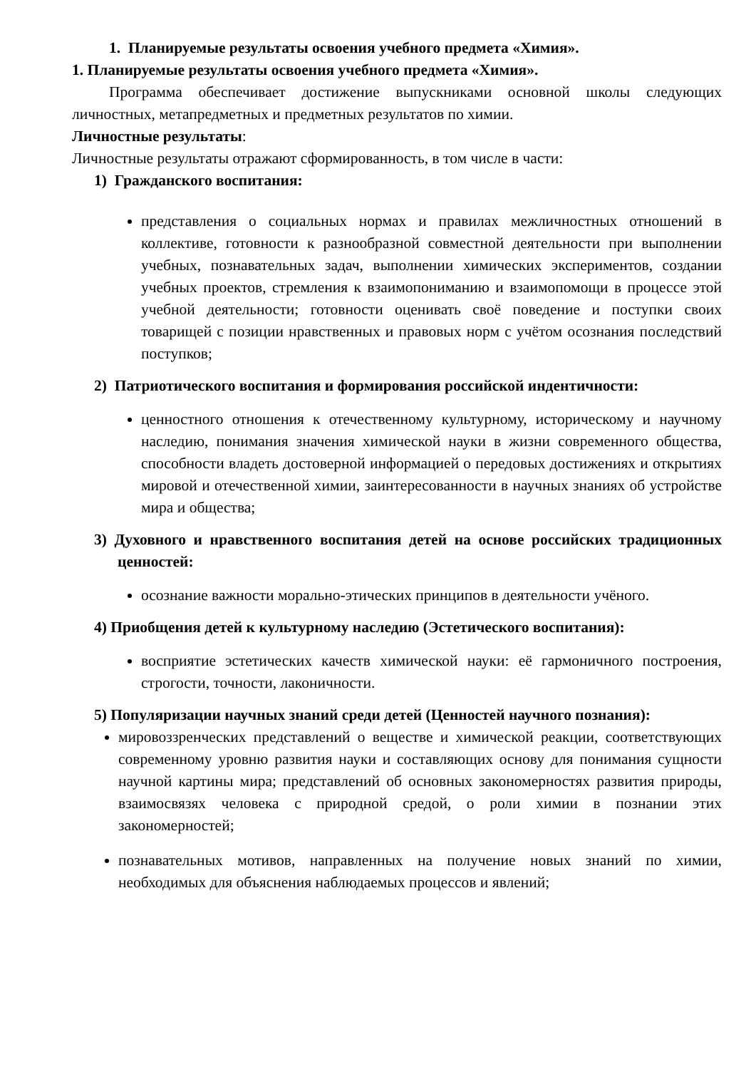1. Планируемые результаты освоения учебного предмета «Химия».
1. Планируемые результаты освоения учебного предмета «Химия».
Программа обеспечивает достижение выпускниками основной школы следующих личностных, метапредметных и предметных результатов по химии.
Личностные результаты:
Личностные результаты отражают сформированность, в том числе в части:
1) Гражданского воспитания:
представления о социальных нормах и правилах межличностных отношений в коллективе, готовности к разнообразной совместной деятельности при выполнении учебных, познавательных задач, выполнении химических экспериментов, создании учебных проектов, стремления к взаимопониманию и взаимопомощи в процессе этой учебной деятельности; готовности оценивать своё поведение и поступки своих товарищей с позиции нравственных и правовых норм с учётом осознания последствий поступков;
2) Патриотического воспитания и формирования российской индентичности:
ценностного отношения к отечественному культурному, историческому и научному наследию, понимания значения химической науки в жизни современного общества, способности владеть достоверной информацией о передовых достижениях и открытиях мировой и отечественной химии, заинтересованности в научных знаниях об устройстве мира и общества;
3) Духовного и нравственного воспитания детей на основе российских традиционных ценностей:
осознание важности морально-этических принципов в деятельности учёного.
4) Приобщения детей к культурному наследию (Эстетического воспитания):
восприятие эстетических качеств химической науки: её гармоничного построения, строгости, точности, лаконичности.
5) Популяризации научных знаний среди детей (Ценностей научного познания):
мировоззренческих представлений о веществе и химической реакции, соответствующих современному уровню развития науки и составляющих основу для понимания сущности научной картины мира; представлений об основных закономерностях развития природы, взаимосвязях человека с природной средой, о роли химии в познании этих закономерностей;
познавательных мотивов, направленных на получение новых знаний по химии, необходимых для объяснения наблюдаемых процессов и явлений;